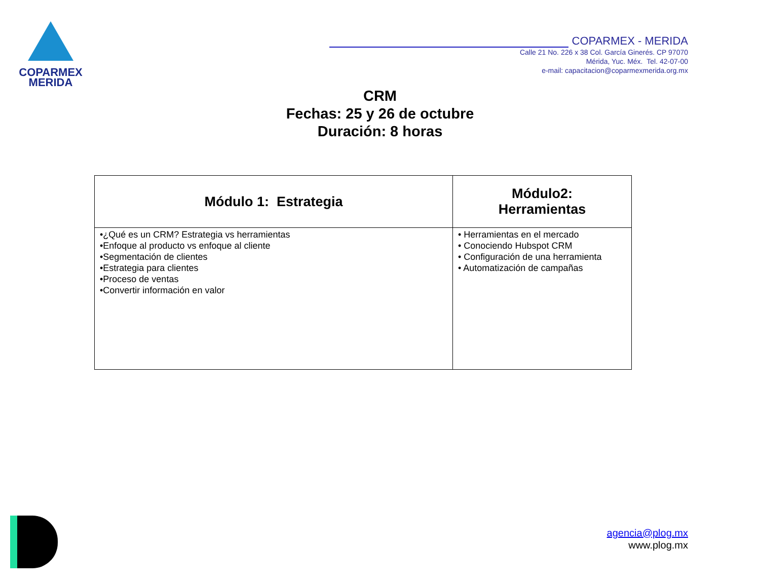COPARMEX
MERIDA
COPARMEX - MERIDA
Calle 21 No. 226 x 38 Col. García Ginerés. CP 97070
Mérida, Yuc. Méx. Tel. 42-07-00
e-mail: capacitacion@coparmexmerida.org.mx
CRM
Fechas: 25 y 26 de octubre
Duración: 8 horas
| Módulo 1: Estrategia | Módulo2: Herramientas |
| --- | --- |
| •¿Qué es un CRM? Estrategia vs herramientas •Enfoque al producto vs enfoque al cliente •Segmentación de clientes •Estrategia para clientes •Proceso de ventas •Convertir información en valor | • Herramientas en el mercado • Conociendo Hubspot CRM • Configuración de una herramienta • Automatización de campañas |
agencia@plog.mx
www.plog.mx